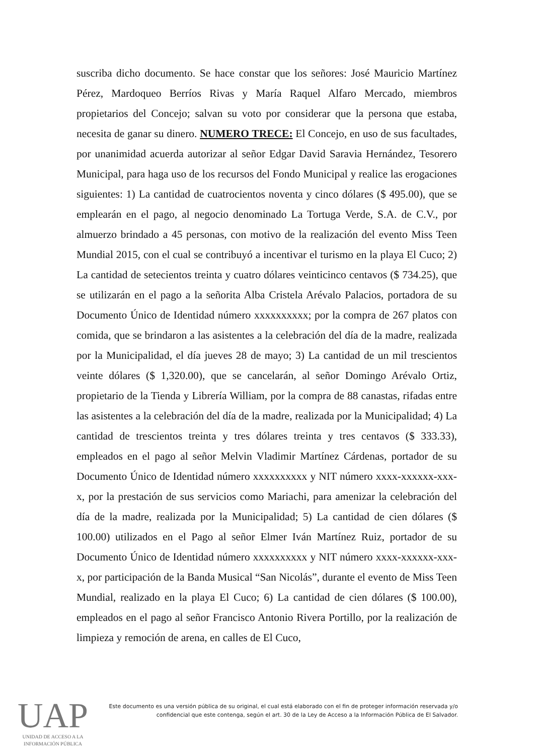suscriba dicho documento. Se hace constar que los señores: José Mauricio Martínez Pérez, Mardoqueo Berríos Rivas y María Raquel Alfaro Mercado, miembros propietarios del Concejo; salvan su voto por considerar que la persona que estaba, necesita de ganar su dinero. NUMERO TRECE: El Concejo, en uso de sus facultades, por unanimidad acuerda autorizar al señor Edgar David Saravia Hernández, Tesorero Municipal, para haga uso de los recursos del Fondo Municipal y realice las erogaciones siguientes: 1) La cantidad de cuatrocientos noventa y cinco dólares ($ 495.00), que se emplearán en el pago, al negocio denominado La Tortuga Verde, S.A. de C.V., por almuerzo brindado a 45 personas, con motivo de la realización del evento Miss Teen Mundial 2015, con el cual se contribuyó a incentivar el turismo en la playa El Cuco; 2) La cantidad de setecientos treinta y cuatro dólares veinticinco centavos ($ 734.25), que se utilizarán en el pago a la señorita Alba Cristela Arévalo Palacios, portadora de su Documento Único de Identidad número xxxxxxxxxx; por la compra de 267 platos con comida, que se brindaron a las asistentes a la celebración del día de la madre, realizada por la Municipalidad, el día jueves 28 de mayo; 3) La cantidad de un mil trescientos veinte dólares ($ 1,320.00), que se cancelarán, al señor Domingo Arévalo Ortiz, propietario de la Tienda y Librería William, por la compra de 88 canastas, rifadas entre las asistentes a la celebración del día de la madre, realizada por la Municipalidad; 4) La cantidad de trescientos treinta y tres dólares treinta y tres centavos ($ 333.33), empleados en el pago al señor Melvin Vladimir Martínez Cárdenas, portador de su Documento Único de Identidad número xxxxxxxxxx y NIT número xxxx-xxxxxx-xxx-x, por la prestación de sus servicios como Mariachi, para amenizar la celebración del día de la madre, realizada por la Municipalidad; 5) La cantidad de cien dólares ($ 100.00) utilizados en el Pago al señor Elmer Iván Martínez Ruiz, portador de su Documento Único de Identidad número xxxxxxxxxx y NIT número xxxx-xxxxxx-xxx-x, por participación de la Banda Musical “San Nicolás”, durante el evento de Miss Teen Mundial, realizado en la playa El Cuco; 6) La cantidad de cien dólares ($ 100.00), empleados en el pago al señor Francisco Antonio Rivera Portillo, por la realización de limpieza y remoción de arena, en calles de El Cuco,
UAP
UNIDAD DE ACCESO A LA
INFORMACIÓN PÚBLICA
Este documento es una versión pública de su original, el cual está elaborado con el fin de proteger información reservada y/o
confidencial que este contenga, según el art. 30 de la Ley de Acceso a la Información Pública de El Salvador.